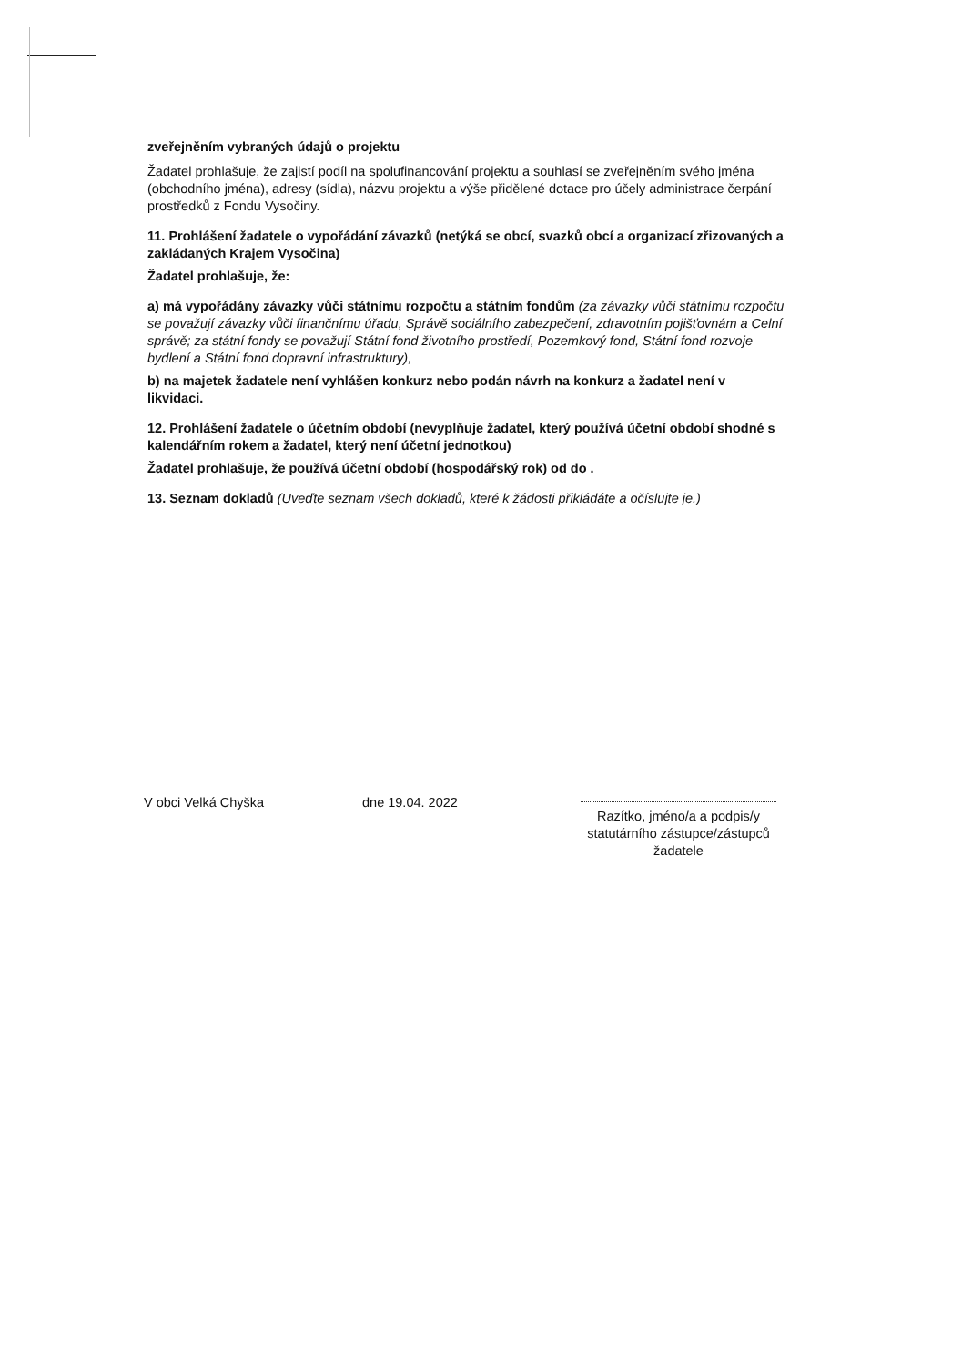zveřejněním vybraných údajů o projektu
Žadatel prohlašuje, že zajistí podíl na spolufinancování projektu a souhlasí se zveřejněním svého jména (obchodního jména), adresy (sídla), názvu projektu a výše přidělené dotace pro účely administrace čerpání prostředků z Fondu Vysočiny.
11. Prohlášení žadatele o vypořádání závazků (netýká se obcí, svazků obcí a organizací zřizovaných a zakládaných Krajem Vysočina)
Žadatel prohlašuje, že:
a) má vypořádány závazky vůči státnímu rozpočtu a státním fondům (za závazky vůči státnímu rozpočtu se považují závazky vůči finančnímu úřadu, Správě sociálního zabezpečení, zdravotním pojišťovnám a Celní správě; za státní fondy se považují Státní fond životního prostředí, Pozemkový fond, Státní fond rozvoje bydlení a Státní fond dopravní infrastruktury),
b) na majetek žadatele není vyhlášen konkurz nebo podán návrh na konkurz a žadatel není v likvidaci.
12. Prohlášení žadatele o účetním období (nevyplňuje žadatel, který používá účetní období shodné s kalendářním rokem a žadatel, který není účetní jednotkou)
Žadatel prohlašuje, že používá účetní období (hospodářský rok) od do .
13. Seznam dokladů (Uveďte seznam všech dokladů, které k žádosti přikládáte a očíslujte je.)
V obci Velká Chyška dne 19.04. 2022
Razítko, jméno/a a podpis/y statutárního zástupce/zástupců žadatele